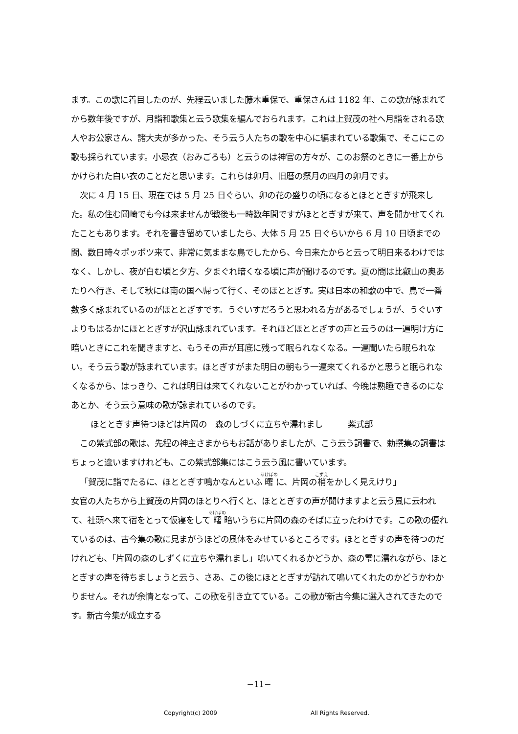ます。この歌に着目したのが、先程云いました藤木重保で、重保さんは 1182 年、この歌が詠まれてから数年後ですが、月詣和歌集と云う歌集を編んでおられます。これは上賀茂の社へ月詣をされる歌人やお公家さん、諸大夫が多かった、そう云う人たちの歌を中心に編まれている歌集で、そこにこの歌も採られています。小忌衣（おみごろも）と云うのは神官の方々が、このお祭のときに一番上からかけられた白い衣のことだと思います。これらは卯月、旧暦の祭月の四月の卯月です。
次に 4 月 15 日、現在では 5 月 25 日ぐらい、卯の花の盛りの頃になるとほととぎすが飛来した。私の住む岡崎でも今は来ませんが戦後も一時数年間ですがほととぎすが来て、声を聞かせてくれたこともあります。それを書き留めていましたら、大体 5 月 25 日ぐらいから 6 月 10 日頃までの間、数日時々ポッポツ来て、非常に気ままな鳥でしたから、今日来たからと云って明日来るわけではなく、しかし、夜が白む頃と夕方、夕まぐれ暗くなる頃に声が聞けるのです。夏の間は比叡山の奥あたりへ行き、そして秋には南の国へ帰って行く、そのほととぎす。実は日本の和歌の中で、鳥で一番数多く詠まれているのがほととぎすです。うぐいすだろうと思われる方があるでしょうが、うぐいすよりもはるかにほととぎすが沢山詠まれています。それほどほととぎすの声と云うのは一遍明け方に暗いときにこれを聞きますと、もうその声が耳底に残って眠られなくなる。一遍聞いたら眠られない。そう云う歌が詠まれています。ほとぎすがまた明日の朝もう一遍来てくれるかと思うと眠られなくなるから、はっきり、これは明日は来てくれないことがわかっていれば、今晩は熟睡できるのになあとか、そう云う意味の歌が詠まれているのです。
ほととぎす声待つほどは片岡の　森のしづくに立ちや濡れまし　　　紫式部
この紫式部の歌は、先程の神主さまからもお話がありましたが、こう云う詞書で、勅撰集の詞書はちょっと違いますけれども、この紫式部集にはこう云う風に書いています。
「賀茂に詣でたるに、ほととぎす鳴かなんといふ曙に、片岡の梢をかしく見えけり」
女官の人たちから上賀茂の片岡のほとりへ行くと、ほととぎすの声が聞けますよと云う風に云われて、社頭へ来て宿をとって仮寝をして曙暗いうちに片岡の森のそばに立ったわけです。この歌の優れているのは、古今集の歌に見まがうほどの風体をみせているところです。ほととぎすの声を待つのだけれども、「片岡の森のしずくに立ちや濡れまし」鳴いてくれるかどうか、森の雫に濡れながら、ほととぎすの声を待ちましょうと云う、さあ、この後にほととぎすが訪れて鳴いてくれたのかどうかわかりません。それが余情となって、この歌を引き立てている。この歌が新古今集に選入されてきたのです。新古今集が成立する
−11−
Copyright(c) 2009 All Rights Reserved.